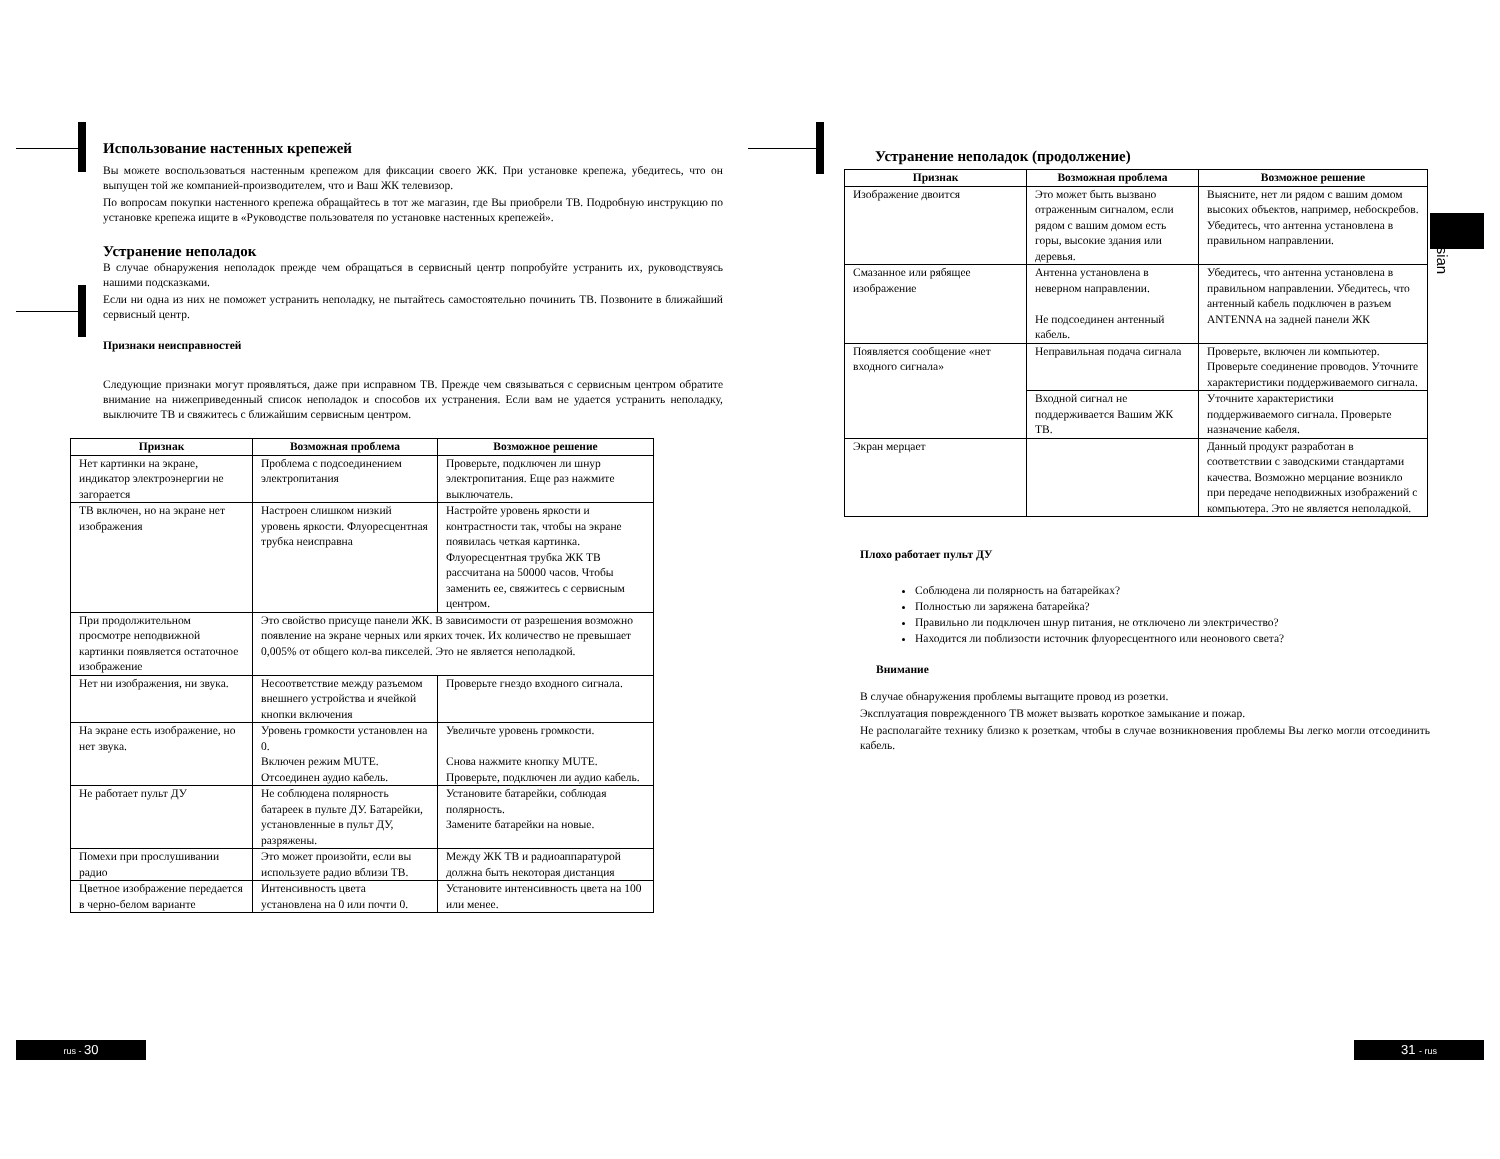Использование настенных крепежей
Вы можете воспользоваться настенным крепежом для фиксации своего ЖК. При установке крепежа, убедитесь, что он выпущен той же компанией-производителем, что и Ваш ЖК телевизор.
По вопросам покупки настенного крепежа обращайтесь в тот же магазин, где Вы приобрели ТВ. Подробную инструкцию по установке крепежа ищите в «Руководстве пользователя по установке настенных крепежей».
Устранение неполадок
В случае обнаружения неполадок прежде чем обращаться в сервисный центр попробуйте устранить их, руководствуясь нашими подсказками.
Если ни одна из них не поможет устранить неполадку, не пытайтесь самостоятельно починить ТВ. Позвоните в ближайший сервисный центр.
Признаки неисправностей
Следующие признаки могут проявляться, даже при исправном ТВ. Прежде чем связываться с сервисным центром обратите внимание на нижеприведенный список неполадок и способов их устранения. Если вам не удается устранить неполадку, выключите ТВ и свяжитесь с ближайшим сервисным центром.
| Признак | Возможная проблема | Возможное решение |
| --- | --- | --- |
| Нет картинки на экране, индикатор электроэнергии не загорается | Проблема с подсоединением электропитания | Проверьте, подключен ли шнур электропитания. Еще раз нажмите выключатель. |
| ТВ включен, но на экране нет изображения | Настроен слишком низкий уровень яркости. Флуоресцентная трубка неисправна | Настройте уровень яркости и контрастности так, чтобы на экране появилась четкая картинка. Флуоресцентная трубка ЖК ТВ рассчитана на 50000 часов. Чтобы заменить ее, свяжитесь с сервисным центром. |
| При продолжительном просмотре неподвижной картинки появляется остаточное изображение | Это свойство присуще панели ЖК. В зависимости от разрешения возможно появление на экране черных или ярких точек. Их количество не превышает 0,005% от общего кол-ва пикселей. Это не является неполадкой. | |
| Нет ни изображения, ни звука. | Несоответствие между разъемом внешнего устройства и ячейкой кнопки включения | Проверьте гнездо входного сигнала. |
| На экране есть изображение, но нет звука. | Уровень громкости установлен на 0. Включен режим MUTE. Отсоединен аудио кабель. | Увеличьте уровень громкости. Снова нажмите кнопку MUTE. Проверьте, подключен ли аудио кабель. |
| Не работает пульт ДУ | Не соблюдена полярность батареек в пульте ДУ. Батарейки, установленные в пульт ДУ, разряжены. | Установите батарейки, соблюдая полярность. Замените батарейки на новые. |
| Помехи при прослушивании радио | Это может произойти, если вы используете радио вблизи ТВ. | Между ЖК ТВ и радиоаппаратурой должна быть некоторая дистанция |
| Цветное изображение передается в черно-белом варианте | Интенсивность цвета установлена на 0 или почти 0. | Установите интенсивность цвета на 100 или менее. |
Устранение неполадок (продолжение)
| Признак | Возможная проблема | Возможное решение |
| --- | --- | --- |
| Изображение двоится | Это может быть вызвано отраженным сигналом, если рядом с вашим домом есть горы, высокие здания или деревья. | Выясните, нет ли рядом с вашим домом высоких объектов, например, небоскребов. Убедитесь, что антенна установлена в правильном направлении. |
| Смазанное или рябящее изображение | Антенна установлена в неверном направлении. Не подсоединен антенный кабель. | Убедитесь, что антенна установлена в правильном направлении. Убедитесь, что антенный кабель подключен в разъем ANTENNA на задней панели ЖК |
| Появляется сообщение «нет входного сигнала» | Неправильная подача сигнала | Проверьте, включен ли компьютер. Проверьте соединение проводов. Уточните характеристики поддерживаемого сигнала. |
| | Входной сигнал не поддерживается Вашим ЖК ТВ. | Уточните характеристики поддерживаемого сигнала. Проверьте назначение кабеля. |
| Экран мерцает | | Данный продукт разработан в соответствии с заводскими стандартами качества. Возможно мерцание возникло при передаче неподвижных изображений с компьютера. Это не является неполадкой. |
Плохо работает пульт ДУ
Соблюдена ли полярность на батарейках?
Полностью ли заряжена батарейка?
Правильно ли подключен шнур питания, не отключено ли электричество?
Находится ли поблизости источник флуоресцентного или неонового света?
Внимание
В случае обнаружения проблемы вытащите провод из розетки.
Эксплуатация поврежденного ТВ может вызвать короткое замыкание и пожар.
Не располагайте технику близко к розеткам, чтобы в случае возникновения проблемы Вы легко могли отсоединить кабель.
Russian
rus - 30 31 - rus